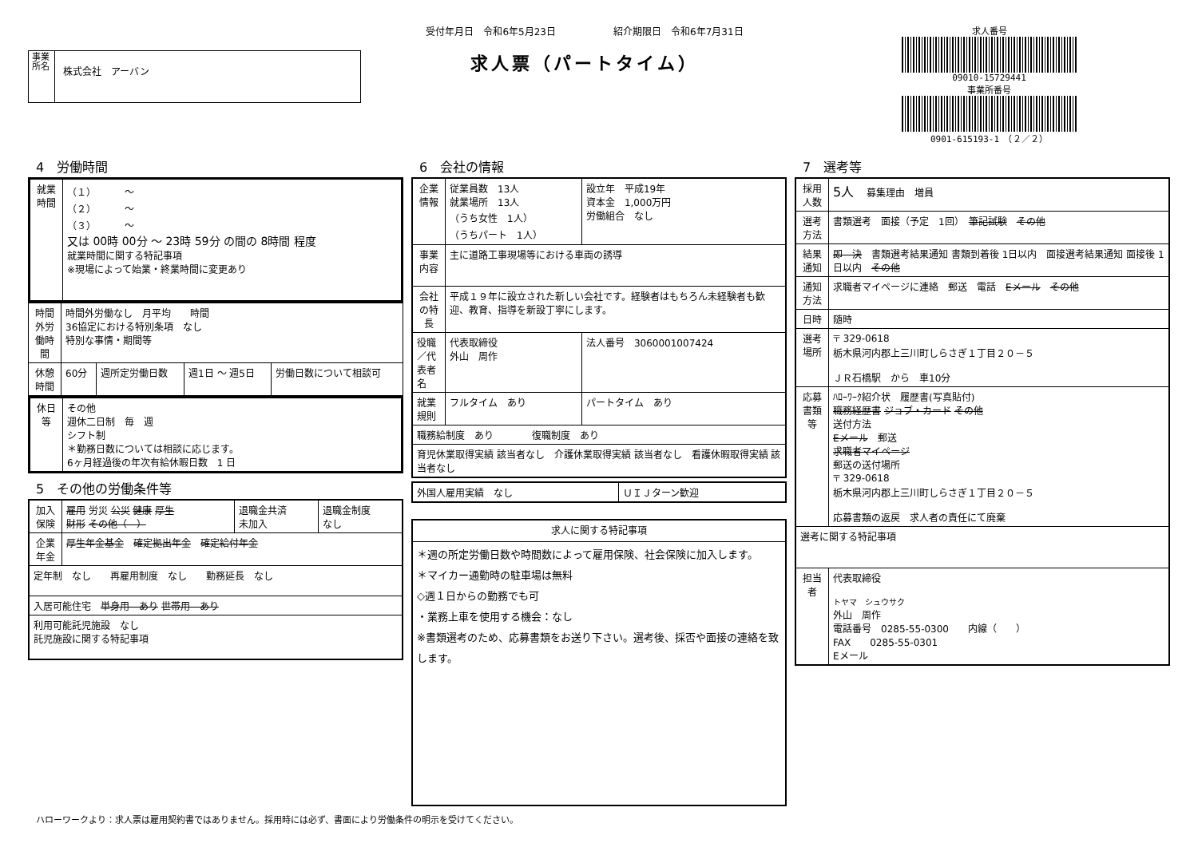事業所名
株式会社　アーバン
受付年月日　令和6年5月23日　　　　　　紹介期限日　令和6年7月31日
求人票（パートタイム）
求人番号
09010-15729441
事業所番号
0901-615193-1　（２／２）
4　労働時間
| 就業時間 | （１） ～ （２） ～ （３） ～ 又は 00時 00分 ～ 23時 59分 の間の 8時間 程度 就業時間に関する特記事項 ※現場によって始業・終業時間に変更あり |
| 時間外労働時間 | 時間外労働なし 月平均 時間 36協定における特別条項 なし 特別な事情・期間等 | | | |
| 休憩時間 | 60分 | 週所定労働日数 | 週1日 ～ 週5日 | 労働日数について相談可 |
| 休日等 | その他 週休二日制 毎 週 シフト制 ＊勤務日数については相談に応じます。 6ヶ月経過後の年次有給休暇日数 1 日 |
5　その他の労働条件等
| 加入保険 | 雇用 労災 公災 健康 厚生 財形 その他（ ） | 退職金共済 未加入 | 退職金制度 なし |
| 企業年金 | 厚生年金基金 確定拠出年金 確定給付年金 | | |
| 定年制 なし 再雇用制度 なし 勤務延長 なし | | | |
| 入居可能住宅 単身用 あり 世帯用 あり | | | |
| 利用可能託児施設 なし 託児施設に関する特記事項 | | | |
6　会社の情報
| 企業情報 | 従業員数 13人 就業場所 13人 （うち女性 1人） （うちパート 1人） | 設立年 平成19年 資本金 1,000万円 労働組合 なし |
| 事業内容 | 主に道路工事現場等における車両の誘導 | |
| 会社の特長 | 平成１９年に設立された新しい会社です。経験者はもちろん未経験者も歓迎、教育、指導を新設丁寧にします。 | |
| 役職／代表者名 | 代表取締役 外山 周作 | 法人番号 3060001007424 |
| 就業規則 | フルタイム あり | パートタイム あり |
| 職務給制度 あり 復職制度 あり | | |
| 育児休業取得実績 該当者なし 介護休業取得実績 該当者なし 看護休暇取得実績 該当者なし | | |
| 外国人雇用実績 なし | ＵＩＪターン歓迎 |
| 求人に関する特記事項 |
| ＊週の所定労働日数や時間数によって雇用保険、社会保険に加入します。 ＊マイカー通勤時の駐車場は無料 ◇週１日からの勤務でも可 ・業務上車を使用する機会：なし ※書類選考のため、応募書類をお送り下さい。選考後、採否や面接の連絡を致します。 |
7　選考等
| 採用人数 | 5人 募集理由 増員 |
| 選考方法 | 書類選考 面接（予定 1回） 筆記試験 その他 |
| 結果通知 | 即 決 書類選考結果通知 書類到着後 1日以内 面接選考結果通知 面接後 1日以内 その他 |
| 通知方法 | 求職者マイページに連絡 郵送 電話 Eメール その他 |
| 日時 | 随時 |
| 選考場所 | 〒 329-0618 栃木県河内郡上三川町しらさぎ１丁目２０－５ ＪＲ石橋駅 から 車10分 |
| 応募書類等 | ﾊﾛｰﾜｰｸ紹介状 履歴書(写真貼付) 職務経歴書 ジョブ・カード その他 送付方法 Eメール 郵送 求職者マイページ 郵送の送付場所 〒 329-0618 栃木県河内郡上三川町しらさぎ１丁目２０－５ 応募書類の返戻 求人者の責任にて廃棄 |
| 選考に関する特記事項 | |
| 担当者 | 代表取締役 トヤマ シュウサク 外山 周作 電話番号 0285-55-0300 内線（ ） FAX 0285-55-0301 Eメール |
ハローワークより：求人票は雇用契約書ではありません。採用時には必ず、書面により労働条件の明示を受けてください。